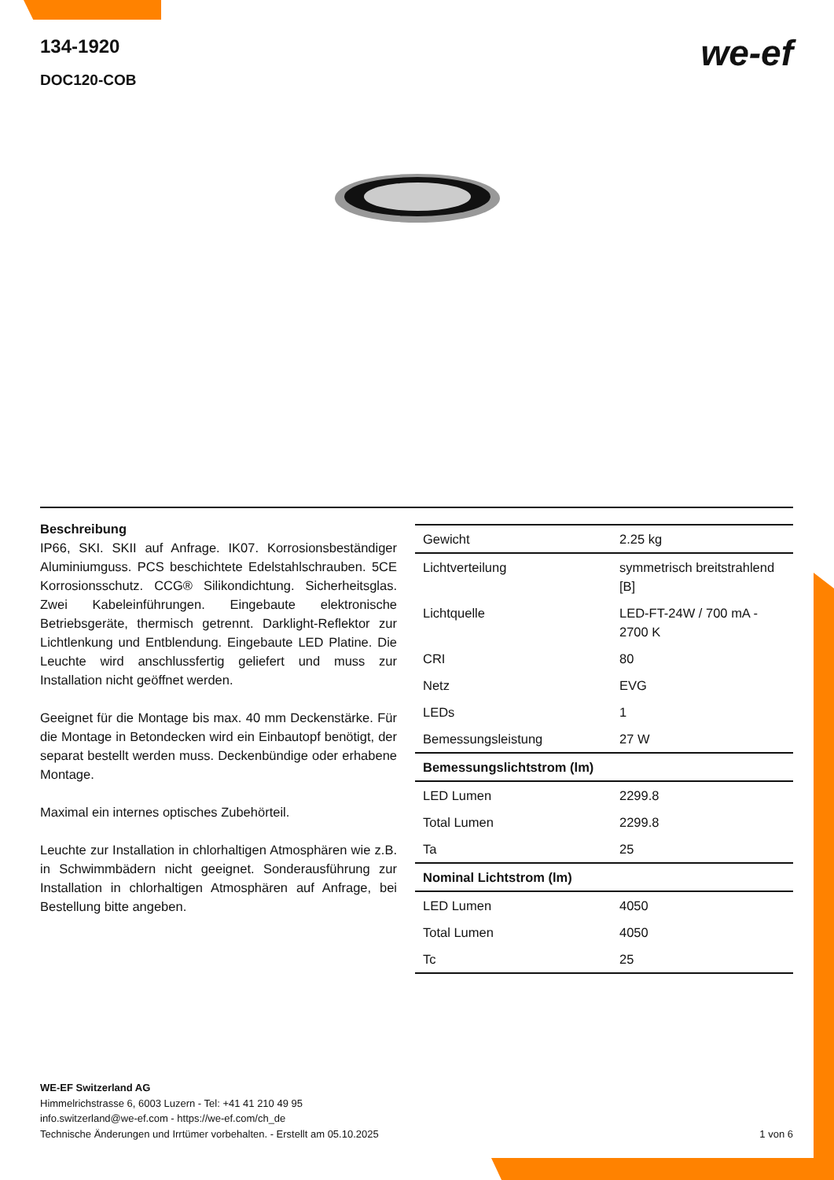134-1920
DOC120-COB
we-ef
Beschreibung
IP66, SKI. SKII auf Anfrage. IK07. Korrosionsbeständiger Aluminiumguss. PCS beschichtete Edelstahlschrauben. 5CE Korrosionsschutz. CCG® Silikondichtung. Sicherheitsglas. Zwei Kabeleinführungen. Eingebaute elektronische Betriebsgeräte, thermisch getrennt. Darklight-Reflektor zur Lichtlenkung und Entblendung. Eingebaute LED Platine. Die Leuchte wird anschlussfertig geliefert und muss zur Installation nicht geöffnet werden.
Geeignet für die Montage bis max. 40 mm Deckenstärke. Für die Montage in Betondecken wird ein Einbautopf benötigt, der separat bestellt werden muss. Deckenbündige oder erhabene Montage.
Maximal ein internes optisches Zubehörteil.
Leuchte zur Installation in chlorhaltigen Atmosphären wie z.B. in Schwimmbädern nicht geeignet. Sonderausführung zur Installation in chlorhaltigen Atmosphären auf Anfrage, bei Bestellung bitte angeben.
| Gewicht | 2.25 kg |
| Lichtverteilung | symmetrisch breitstrahlend [B] |
| Lichtquelle | LED-FT-24W / 700 mA - 2700 K |
| CRI | 80 |
| Netz | EVG |
| LEDs | 1 |
| Bemessungsleistung | 27 W |
| Bemessungslichtstrom (lm) | |
| LED Lumen | 2299.8 |
| Total Lumen | 2299.8 |
| Ta | 25 |
| Nominal Lichtstrom (lm) | |
| LED Lumen | 4050 |
| Total Lumen | 4050 |
| Tc | 25 |
WE-EF Switzerland AG
Himmelrichstrasse 6, 6003 Luzern - Tel: +41 41 210 49 95
info.switzerland@we-ef.com - https://we-ef.com/ch_de
1 von 6 Technische Änderungen und Irrtümer vorbehalten. - Erstellt am 05.10.2025